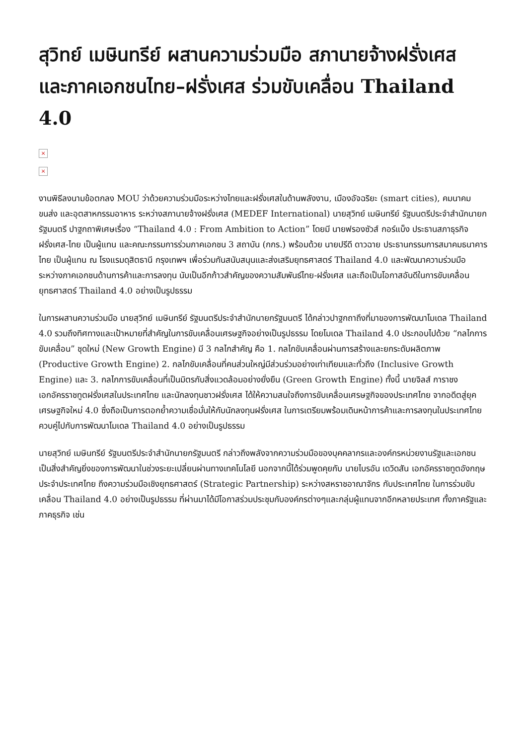สุวิทย์ เมษินทรีย์ ผสานความร่วมมือ สภานายจ้างฝรั่งเศส และภาคเอกชนไทย–ฝรั่งเศส ร่วมขับเคลื่อน Thailand 4.0
×
×
งานพิธีลงนามข้อตกลง MOU ว่าด้วยความร่วมมือระหว่างไทยและฝรั่งเศสในด้านพลังงาน, เมืองอัจฉริยะ (smart cities), คมนาคมขนส่ง และอุตสาหกรรมอาหาร ระหว่างสภานายจ้างฝรั่งเศส (MEDEF International) นายสุวิทย์ เมษินทรีย์ รัฐมนตรีประจำสำนักนายกรัฐมนตรี ปาฐกถาพิเศษเรื่อง “Thailand 4.0 : From Ambition to Action” โดยมี นายฟรองซัวส์ กอร์แบ็ง ประธานสภาธุรกิจฝรั่งเศส-ไทย เป็นผู้แทน และคณะกรรมการร่วมภาคเอกชน 3 สถาบัน (กกร.) พร้อมด้วย นายปรีดี ดาวฉาย ประธานกรรมการสมาคมธนาคารไทย เป็นผู้แทน ณ โรงแรมดุสิตธานี กรุงเทพฯ เพื่อร่วมกันสนับสนุนและส่งเสริมยุทธศาสตร์ Thailand 4.0 และพัฒนาความร่วมมือระหว่างภาคเอกชนด้านการค้าและการลงทุน นับเป็นอีกก้าวสำคัญของความสัมพันธ์ไทย-ฝรั่งเศส และถือเป็นโอกาสอันดีในการขับเคลื่อนยุทธศาสตร์ Thailand 4.0 อย่างเป็นรูปธรรม
ในการผสานความร่วมมือ นายสุวิทย์ เมษินทรีย์ รัฐมนตรีประจำสำนักนายกรัฐมนตรี ได้กล่าวปาฐกถาถึงที่มาของการพัฒนาโมเดล Thailand 4.0 รวมถึงทิศทางและเป้าหมายที่สำคัญในการขับเคลื่อนเศรษฐกิจอย่างเป็นรูปธรรม โดยโมเดล Thailand 4.0 ประกอบไปด้วย “กลไกการขับเคลื่อน” ชุดใหม่ (New Growth Engine) มี 3 กลไกสำคัญ คือ 1. กลไกขับเคลื่อนผ่านการสร้างและยกระดับผลิตภาพ (Productive Growth Engine) 2. กลไกขับเคลื่อนที่คนส่วนใหญ่มีส่วนร่วมอย่างเท่าเทียมและทั่วถึง (Inclusive Growth Engine) และ 3. กลไกการขับเคลื่อนที่เป็นมิตรกับสิ่งแวดล้อมอย่างยั่งยืน (Green Growth Engine) ทั้งนี้ นายจิลส์ การาชง เอกอัครราชทูตฝรั่งเศสในประเทศไทย และนักลงทุนชาวฝรั่งเศส ได้ให้ความสนใจถึงการขับเคลื่อนเศรษฐกิจของประเทศไทย จากอดีตสู่ยุคเศรษฐกิจใหม่ 4.0 ซึ่งถือเป็นการตอกย้ำความเชื่อมั่นให้กับนักลงทุนฝรั่งเศส ในการเตรียมพร้อมเดินหน้าการค้าและการลงทุนในประเทศไทย ควบคู่ไปกับการพัฒนาโมเดล Thailand 4.0 อย่างเป็นรูปธรรม
นายสุวิทย์ เมษินทรีย์ รัฐมนตรีประจำสำนักนายกรัฐมนตรี กล่าวถึงพลังจากความร่วมมือของบุคคลากรและองค์กรหน่วยงานรัฐและเอกชนเป็นสิ่งสำคัญยิ่งของการพัฒนาในช่วงระยะเปลี่ยนผ่านทางเทคโนโลยี นอกจากนี้ได้ร่วมพูดคุยกับ นายไบรอัน เดวิดสัน เอกอัครราชทูตอังกฤษประจำประเทศไทย ถึงความร่วมมือเชิงยุทธศาสตร์ (Strategic Partnership) ระหว่างสหราชอาณาจักร กับประเทศไทย ในการร่วมขับเคลื่อน Thailand 4.0 อย่างเป็นรูปธรรม ที่ผ่านมาได้มีโอกาสร่วมประชุมกับองค์กรต่างๆและกลุ่มผู้แทนจากอีกหลายประเทศ ทั้งภาครัฐและภาคธุรกิจ เช่น